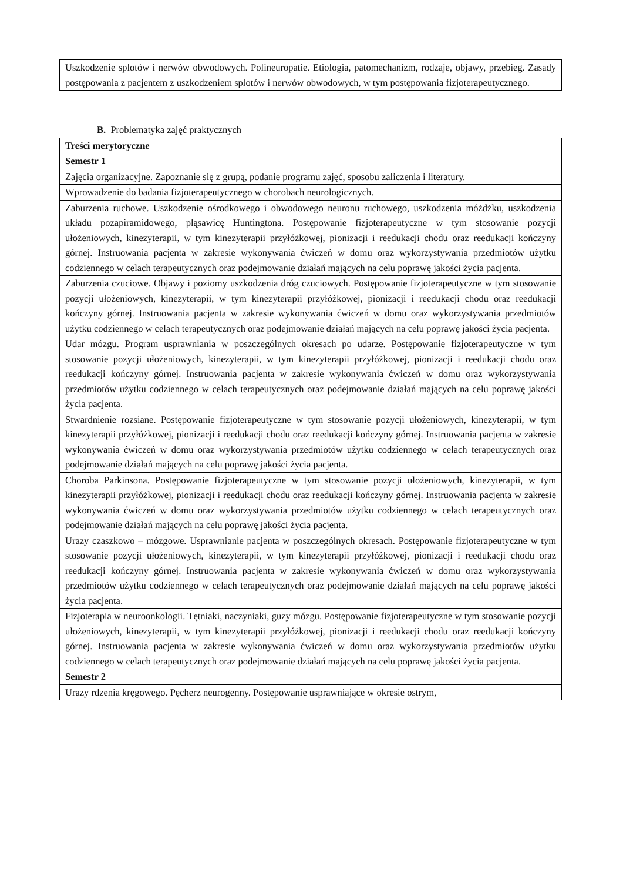| Uszkodzenie splotów i nerwów obwodowych. Polineuropatie. Etiologia, patomechanizm, rodzaje, objawy, przebieg. Zasady postępowania z pacjentem z uszkodzeniem splotów i nerwów obwodowych, w tym postępowania fizjoterapeutycznego. |
B. Problematyka zajęć praktycznych
| Treści merytoryczne |
| --- |
| Semestr 1 |
| Zajęcia organizacyjne. Zapoznanie się z grupą, podanie programu zajęć, sposobu zaliczenia i literatury. |
| Wprowadzenie do badania fizjoterapeutycznego w chorobach neurologicznych. |
| Zaburzenia ruchowe. Uszkodzenie ośrodkowego i obwodowego neuronu ruchowego, uszkodzenia móżdżku, uszkodzenia układu pozapiramidowego, pląsawicę Huntingtona. Postępowanie fizjoterapeutyczne w tym stosowanie pozycji ułożeniowych, kinezyterapii, w tym kinezyterapii przyłóżkowej, pionizacji i reedukacji chodu oraz reedukacji kończyny górnej. Instruowania pacjenta w zakresie wykonywania ćwiczeń w domu oraz wykorzystywania przedmiotów użytku codziennego w celach terapeutycznych oraz podejmowanie działań mających na celu poprawę jakości życia pacjenta. |
| Zaburzenia czuciowe. Objawy i poziomy uszkodzenia dróg czuciowych. Postępowanie fizjoterapeutyczne w tym stosowanie pozycji ułożeniowych, kinezyterapii, w tym kinezyterapii przyłóżkowej, pionizacji i reedukacji chodu oraz reedukacji kończyny górnej. Instruowania pacjenta w zakresie wykonywania ćwiczeń w domu oraz wykorzystywania przedmiotów użytku codziennego w celach terapeutycznych oraz podejmowanie działań mających na celu poprawę jakości życia pacjenta. |
| Udar mózgu. Program usprawniania w poszczególnych okresach po udarze. Postępowanie fizjoterapeutyczne w tym stosowanie pozycji ułożeniowych, kinezyterapii, w tym kinezyterapii przyłóżkowej, pionizacji i reedukacji chodu oraz reedukacji kończyny górnej. Instruowania pacjenta w zakresie wykonywania ćwiczeń w domu oraz wykorzystywania przedmiotów użytku codziennego w celach terapeutycznych oraz podejmowanie działań mających na celu poprawę jakości życia pacjenta. |
| Stwardnienie rozsiane. Postępowanie fizjoterapeutyczne w tym stosowanie pozycji ułożeniowych, kinezyterapii, w tym kinezyterapii przyłóżkowej, pionizacji i reedukacji chodu oraz reedukacji kończyny górnej. Instruowania pacjenta w zakresie wykonywania ćwiczeń w domu oraz wykorzystywania przedmiotów użytku codziennego w celach terapeutycznych oraz podejmowanie działań mających na celu poprawę jakości życia pacjenta. |
| Choroba Parkinsona. Postępowanie fizjoterapeutyczne w tym stosowanie pozycji ułożeniowych, kinezyterapii, w tym kinezyterapii przyłóżkowej, pionizacji i reedukacji chodu oraz reedukacji kończyny górnej. Instruowania pacjenta w zakresie wykonywania ćwiczeń w domu oraz wykorzystywania przedmiotów użytku codziennego w celach terapeutycznych oraz podejmowanie działań mających na celu poprawę jakości życia pacjenta. |
| Urazy czaszkowo – mózgowe. Usprawnianie pacjenta w poszczególnych okresach. Postępowanie fizjoterapeutyczne w tym stosowanie pozycji ułożeniowych, kinezyterapii, w tym kinezyterapii przyłóżkowej, pionizacji i reedukacji chodu oraz reedukacji kończyny górnej. Instruowania pacjenta w zakresie wykonywania ćwiczeń w domu oraz wykorzystywania przedmiotów użytku codziennego w celach terapeutycznych oraz podejmowanie działań mających na celu poprawę jakości życia pacjenta. |
| Fizjoterapia w neuroonkologii. Tętniaki, naczyniaki, guzy mózgu. Postępowanie fizjoterapeutyczne w tym stosowanie pozycji ułożeniowych, kinezyterapii, w tym kinezyterapii przyłóżkowej, pionizacji i reedukacji chodu oraz reedukacji kończyny górnej. Instruowania pacjenta w zakresie wykonywania ćwiczeń w domu oraz wykorzystywania przedmiotów użytku codziennego w celach terapeutycznych oraz podejmowanie działań mających na celu poprawę jakości życia pacjenta. |
| Semestr 2 |
| Urazy rdzenia kręgowego. Pęcherz neurogenny. Postępowanie usprawniające w okresie ostrym, |